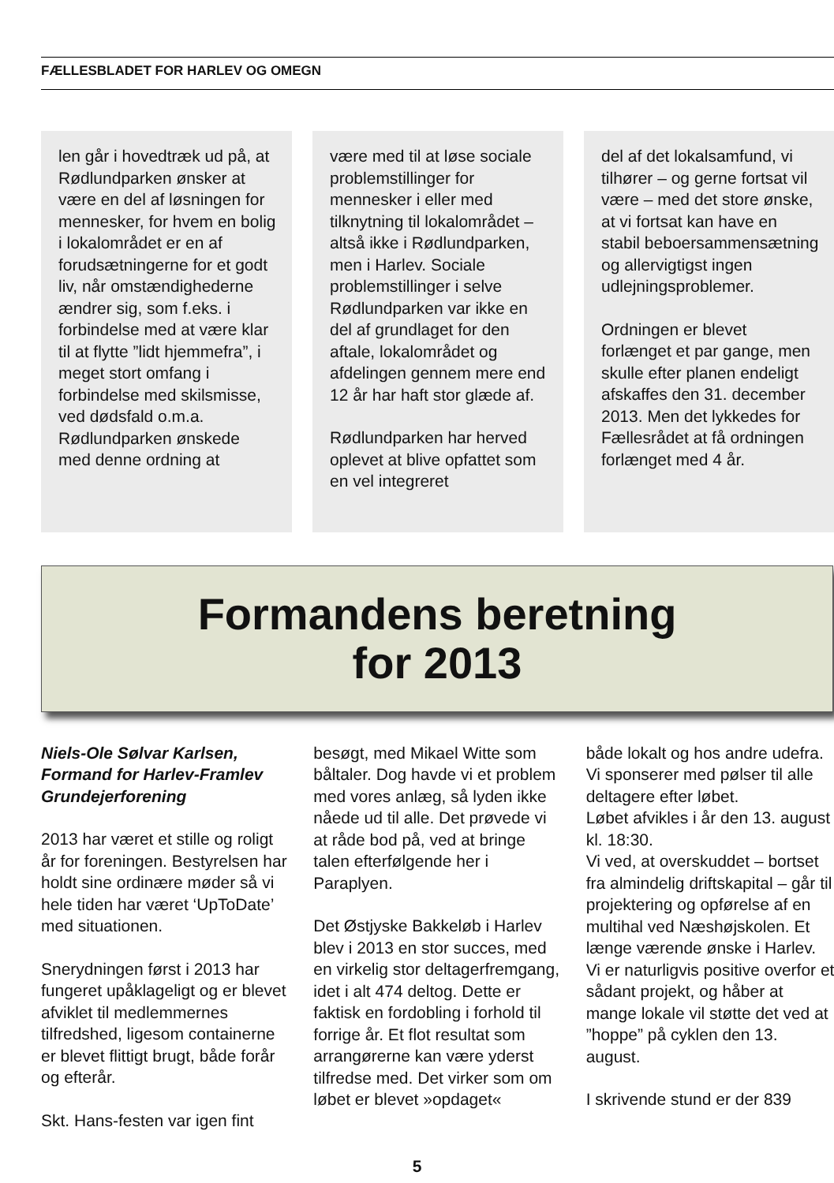FÆLLESBLADET FOR HARLEV OG OMEGN
len går i hovedtræk ud på, at Rødlundparken ønsker at være en del af løsningen for mennesker, for hvem en bolig i lokalområdet er en af forudsætningerne for et godt liv, når omstændighederne ændrer sig, som f.eks. i forbindelse med at være klar til at flytte ”lidt hjemmefra”, i meget stort omfang i forbindelse med skilsmisse, ved dødsfald o.m.a.
Rødlundparken ønskede med denne ordning at
være med til at løse sociale problemstillinger for mennesker i eller med tilknytning til lokalområdet – altså ikke i Rødlundparken, men i Harlev. Sociale problemstillinger i selve Rødlundparken var ikke en del af grundlaget for den aftale, lokalområdet og afdelingen gennem mere end 12 år har haft stor glæde af.
Rødlundparken har herved oplevet at blive opfattet som en vel integreret
del af det lokalsamfund, vi tilhører – og gerne fortsat vil være – med det store ønske, at vi fortsat kan have en stabil beboersammensætning og allervigtigst ingen udlejningsproblemer.
Ordningen er blevet forlænget et par gange, men skulle efter planen endeligt afskaffes den 31. december 2013. Men det lykkedes for Fællesrådet at få ordningen forlænget med 4 år.
Formandens beretning
for 2013
Niels-Ole Sølvar Karlsen, Formand for Harlev-Framlev Grundejerforening
2013 har været et stille og roligt år for foreningen. Bestyrelsen har holdt sine ordinære møder så vi hele tiden har været ‘UpToDate’ med situationen.
Snerydningen først i 2013 har fungeret upåklageligt og er blevet afviklet til medlemmernes tilfredshed, ligesom containerne er blevet flittigt brugt, både forår og efterår.
Skt. Hans-festen var igen fint
besøgt, med Mikael Witte som båltaler. Dog havde vi et problem med vores anlæg, så lyden ikke nåede ud til alle. Det prøvede vi at råde bod på, ved at bringe talen efterfølgende her i Paraplyen.
Det Østjyske Bakkeløb i Harlev blev i 2013 en stor succes, med en virkelig stor deltagerfremgang, idet i alt 474 deltog. Dette er faktisk en fordobling i forhold til forrige år. Et flot resultat som arrangørerne kan være yderst tilfredse med. Det virker som om løbet er blevet »opdaget«
både lokalt og hos andre udefra. Vi sponserer med pølser til alle deltagere efter løbet.
Løbet afvikles i år den 13. august kl. 18:30.
Vi ved, at overskuddet – bortset fra almindelig driftskapital – går til projektering og opførelse af en multihal ved Næshøjskolen. Et længe værende ønske i Harlev.
Vi er naturligvis positive overfor et sådant projekt, og håber at mange lokale vil støtte det ved at ”hoppe” på cyklen den 13. august.
I skrivende stund er der 839
5